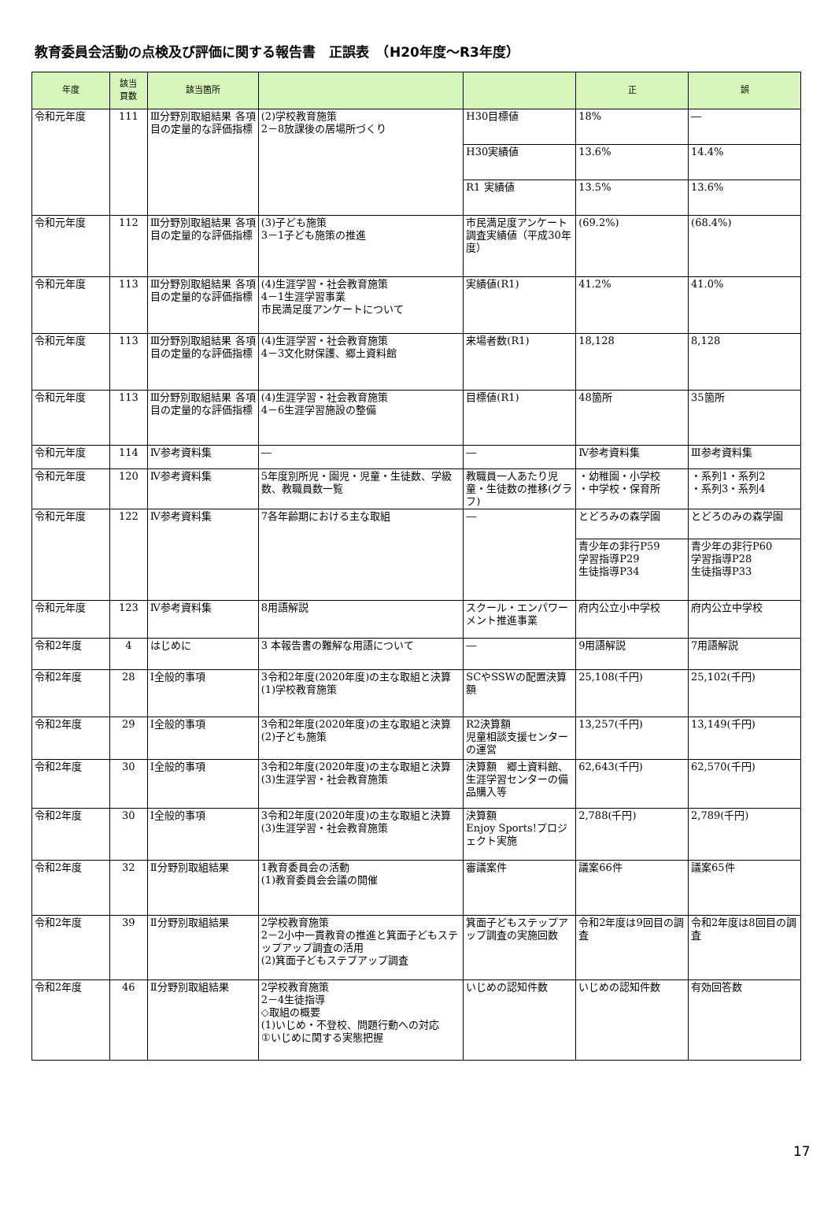教育委員会活動の点検及び評価に関する報告書　正誤表　（H20年度～R3年度）
| 年度 | 該当 頁数 | 該当箇所 | | | 正 | 誤 |
| --- | --- | --- | --- | --- | --- | --- |
| 令和元年度 | 111 | Ⅲ分野別取組結果 各項目の定量的な評価指標 | (2)学校教育施策 2－8放課後の居場所づくり | H30目標値 | 18% | ― |
| | | | | H30実績値 | 13.6% | 14.4% |
| | | | | R1 実績値 | 13.5% | 13.6% |
| 令和元年度 | 112 | Ⅲ分野別取組結果 各項目の定量的な評価指標 | (3)子ども施策 3－1子ども施策の推進 | 市民満足度アンケート調査実績値（平成30年度） | (69.2%) | (68.4%) |
| 令和元年度 | 113 | Ⅲ分野別取組結果 各項目の定量的な評価指標 | (4)生涯学習・社会教育施策 4－1生涯学習事業 市民満足度アンケートについて | 実績値(R1) | 41.2% | 41.0% |
| 令和元年度 | 113 | Ⅲ分野別取組結果 各項目の定量的な評価指標 | (4)生涯学習・社会教育施策 4－3文化財保護、郷土資料館 | 来場者数(R1) | 18,128 | 8,128 |
| 令和元年度 | 113 | Ⅲ分野別取組結果 各項目の定量的な評価指標 | (4)生涯学習・社会教育施策 4－6生涯学習施設の整備 | 目標値(R1) | 48箇所 | 35箇所 |
| 令和元年度 | 114 | Ⅳ参考資料集 | ― | ― | Ⅳ参考資料集 | Ⅲ参考資料集 |
| 令和元年度 | 120 | Ⅳ参考資料集 | 5年度別所児・園児・児童・生徒数、学級数、教職員数一覧 | 教職員一人あたり児童・生徒数の推移(グラフ) | ・幼稚園・小学校 ・中学校・保育所 | ・系列1・系列2 ・系列3・系列4 |
| 令和元年度 | 122 | Ⅳ参考資料集 | 7各年齢期における主な取組 | ― | とどろみの森学園 | とどろのみの森学園 |
| | | | | | 青少年の非行P59 学習指導P29 生徒指導P34 | 青少年の非行P60 学習指導P28 生徒指導P33 |
| 令和元年度 | 123 | Ⅳ参考資料集 | 8用語解説 | スクール・エンパワーメント推進事業 | 府内公立小中学校 | 府内公立中学校 |
| 令和2年度 | 4 | はじめに | 3 本報告書の難解な用語について | ― | 9用語解説 | 7用語解説 |
| 令和2年度 | 28 | Ⅰ全般的事項 | 3令和2年度(2020年度)の主な取組と決算 (1)学校教育施策 | SCやSSWの配置決算額 | 25,108(千円) | 25,102(千円) |
| 令和2年度 | 29 | Ⅰ全般的事項 | 3令和2年度(2020年度)の主な取組と決算 (2)子ども施策 | R2決算額 児童相談支援センターの運営 | 13,257(千円) | 13,149(千円) |
| 令和2年度 | 30 | Ⅰ全般的事項 | 3令和2年度(2020年度)の主な取組と決算 (3)生涯学習・社会教育施策 | 決算額 郷土資料館、生涯学習センターの備品購入等 | 62,643(千円) | 62,570(千円) |
| 令和2年度 | 30 | Ⅰ全般的事項 | 3令和2年度(2020年度)の主な取組と決算 (3)生涯学習・社会教育施策 | 決算額 Enjoy Sports!プロジェクト実施 | 2,788(千円) | 2,789(千円) |
| 令和2年度 | 32 | Ⅱ分野別取組結果 | 1教育委員会の活動 (1)教育委員会会議の開催 | 審議案件 | 議案66件 | 議案65件 |
| 令和2年度 | 39 | Ⅱ分野別取組結果 | 2学校教育施策 2－2小中一貫教育の推進と箕面子どもステップアップ調査の活用 (2)箕面子どもステプアップ調査 | 箕面子どもステップアップ調査の実施回数 | 令和2年度は9回目の調査 | 令和2年度は8回目の調査 |
| 令和2年度 | 46 | Ⅱ分野別取組結果 | 2学校教育施策 2－4生徒指導 ◇取組の概要 (1)いじめ・不登校、問題行動への対応 ①いじめに関する実態把握 | いじめの認知件数 | いじめの認知件数 | 有効回答数 |
17